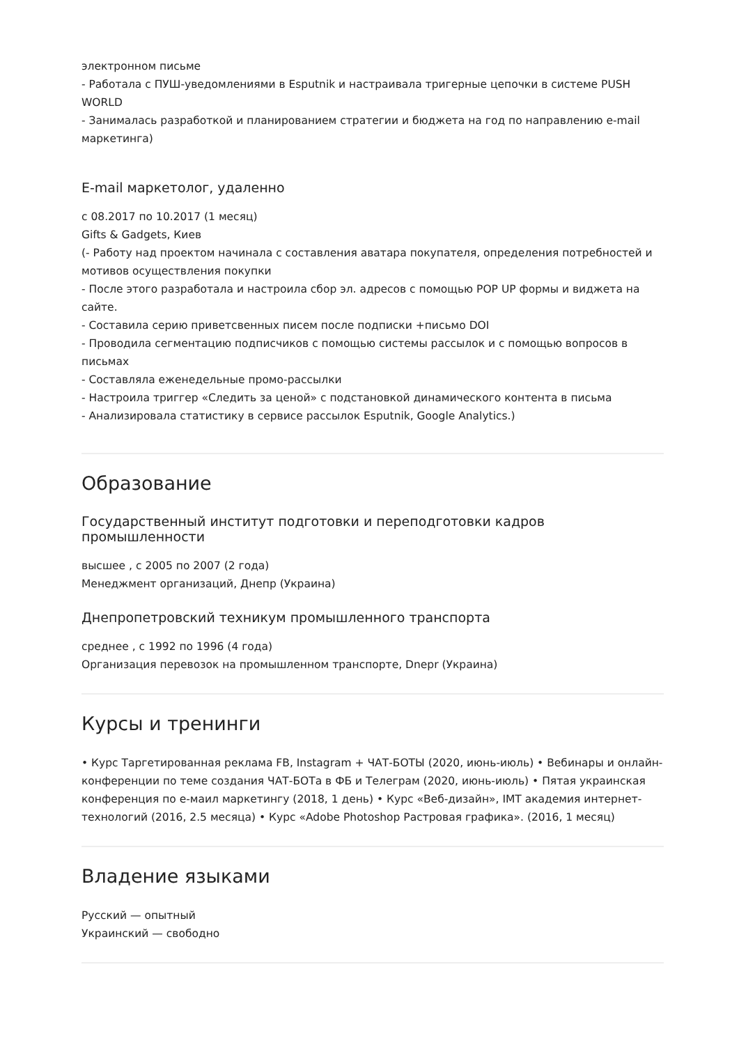электронном письме
- Работала с ПУШ-уведомлениями в Esputnik и настраивала тригерные цепочки в системе PUSH WORLD
- Занималась разработкой и планированием стратегии и бюджета на год по направлению e-mail маркетинга)
E-mail маркетолог, удаленно
с 08.2017 по 10.2017 (1 месяц)
Gifts & Gadgets, Киев
(- Работу над проектом начинала с составления аватара покупателя, определения потребностей и мотивов осуществления покупки
- После этого разработала и настроила сбор эл. адресов с помощью POP UP формы и виджета на сайте.
- Составила серию приветсвенных писем после подписки +письмо DOI
- Проводила сегментацию подписчиков с помощью системы рассылок и с помощью вопросов в письмах
- Составляла еженедельные промо-рассылки
- Настроила триггер «Следить за ценой» с подстановкой динамического контента в письма
- Анализировала статистику в сервисе рассылок Esputnik, Google Analytics.)
Образование
Государственный институт подготовки и переподготовки кадров промышленности
высшее , с 2005 по 2007 (2 года)
Менеджмент организаций, Днепр (Украина)
Днепропетровский техникум промышленного транспорта
среднее , с 1992 по 1996 (4 года)
Организация перевозок на промышленном транспорте, Dnepr (Украина)
Курсы и тренинги
• Курс Таргетированная реклама FB, Instagram + ЧАТ-БОТЫ (2020, июнь-июль) • Вебинары и онлайн-конференции по теме создания ЧАТ-БОТа в ФБ и Телеграм (2020, июнь-июль) • Пятая украинская конференция по е-маил маркетингу (2018, 1 день) • Курс «Веб-дизайн», IMT академия интернет-технологий (2016, 2.5 месяца) • Курс «Adobe Photoshop Растровая графика». (2016, 1 месяц)
Владение языками
Русский — опытный
Украинский — свободно